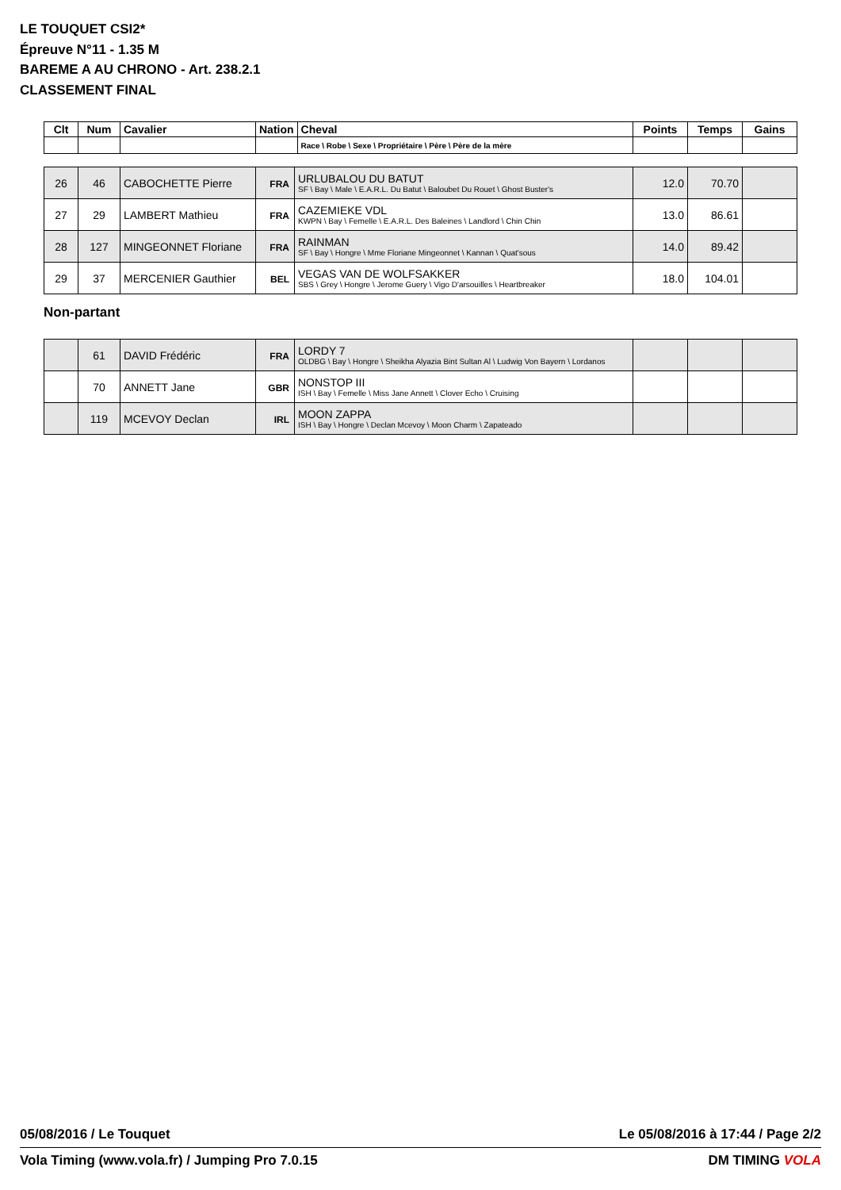LE TOUQUET CSI2*
Épreuve N°11 - 1.35 M
BAREME A AU CHRONO - Art. 238.2.1
CLASSEMENT FINAL
| Clt | Num | Cavalier | Nation | Cheval | Points | Temps | Gains |
| --- | --- | --- | --- | --- | --- | --- | --- |
| | | | | Race \ Robe \ Sexe \ Propriétaire \ Père \ Père de la mère | | | |
| 26 | 46 | CABOCHETTE Pierre | FRA | URLUBALOU DU BATUT SF \ Bay \ Male \ E.A.R.L. Du Batut \ Baloubet Du Rouet \ Ghost Buster's | 12.0 | 70.70 | |
| 27 | 29 | LAMBERT Mathieu | FRA | CAZEMIEKE VDL KWPN \ Bay \ Femelle \ E.A.R.L. Des Baleines \ Landlord \ Chin Chin | 13.0 | 86.61 | |
| 28 | 127 | MINGEONNET Floriane | FRA | RAINMAN SF \ Bay \ Hongre \ Mme Floriane Mingeonnet \ Kannan \ Quat'sous | 14.0 | 89.42 | |
| 29 | 37 | MERCENIER Gauthier | BEL | VEGAS VAN DE WOLFSAKKER SBS \ Grey \ Hongre \ Jerome Guery \ Vigo D'arsouilles \ Heartbreaker | 18.0 | 104.01 | |
Non-partant
| | 61 | DAVID Frédéric | FRA | LORDY 7 OLDBG \ Bay \ Hongre \ Sheikha Alyazia Bint Sultan Al \ Ludwig Von Bayern \ Lordanos | | | |
| | 70 | ANNETT Jane | GBR | NONSTOP III ISH \ Bay \ Femelle \ Miss Jane Annett \ Clover Echo \ Cruising | | | |
| | 119 | MCEVOY Declan | IRL | MOON ZAPPA ISH \ Bay \ Hongre \ Declan Mcevoy \ Moon Charm \ Zapateado | | | |
05/08/2016 / Le Touquet Le 05/08/2016 à 17:44 / Page 2/2
Vola Timing (www.vola.fr) / Jumping Pro 7.0.15 DM TIMING VOLA